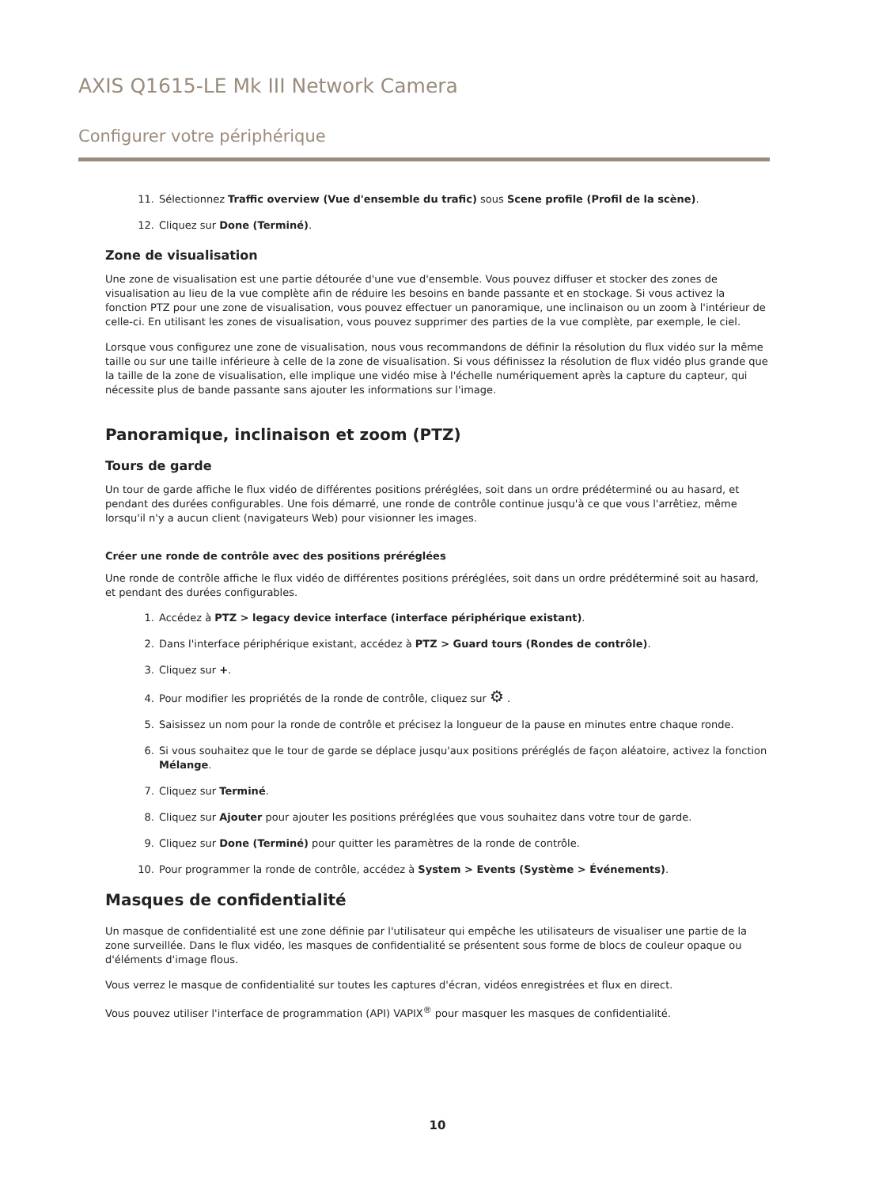AXIS Q1615-LE Mk III Network Camera
Configurer votre périphérique
11. Sélectionnez Traffic overview (Vue d'ensemble du trafic) sous Scene profile (Profil de la scène).
12. Cliquez sur Done (Terminé).
Zone de visualisation
Une zone de visualisation est une partie détourée d'une vue d'ensemble. Vous pouvez diffuser et stocker des zones de visualisation au lieu de la vue complète afin de réduire les besoins en bande passante et en stockage. Si vous activez la fonction PTZ pour une zone de visualisation, vous pouvez effectuer un panoramique, une inclinaison ou un zoom à l'intérieur de celle-ci. En utilisant les zones de visualisation, vous pouvez supprimer des parties de la vue complète, par exemple, le ciel.
Lorsque vous configurez une zone de visualisation, nous vous recommandons de définir la résolution du flux vidéo sur la même taille ou sur une taille inférieure à celle de la zone de visualisation. Si vous définissez la résolution de flux vidéo plus grande que la taille de la zone de visualisation, elle implique une vidéo mise à l'échelle numériquement après la capture du capteur, qui nécessite plus de bande passante sans ajouter les informations sur l'image.
Panoramique, inclinaison et zoom (PTZ)
Tours de garde
Un tour de garde affiche le flux vidéo de différentes positions préréglées, soit dans un ordre prédéterminé ou au hasard, et pendant des durées configurables. Une fois démarré, une ronde de contrôle continue jusqu'à ce que vous l'arrêtiez, même lorsqu'il n'y a aucun client (navigateurs Web) pour visionner les images.
Créer une ronde de contrôle avec des positions préréglées
Une ronde de contrôle affiche le flux vidéo de différentes positions préréglées, soit dans un ordre prédéterminé soit au hasard, et pendant des durées configurables.
1. Accédez à PTZ > legacy device interface (interface périphérique existant).
2. Dans l'interface périphérique existant, accédez à PTZ > Guard tours (Rondes de contrôle).
3. Cliquez sur +.
4. Pour modifier les propriétés de la ronde de contrôle, cliquez sur ⚙ .
5. Saisissez un nom pour la ronde de contrôle et précisez la longueur de la pause en minutes entre chaque ronde.
6. Si vous souhaitez que le tour de garde se déplace jusqu'aux positions préréglés de façon aléatoire, activez la fonction Mélange.
7. Cliquez sur Terminé.
8. Cliquez sur Ajouter pour ajouter les positions préréglées que vous souhaitez dans votre tour de garde.
9. Cliquez sur Done (Terminé) pour quitter les paramètres de la ronde de contrôle.
10. Pour programmer la ronde de contrôle, accédez à System > Events (Système > Événements).
Masques de confidentialité
Un masque de confidentialité est une zone définie par l'utilisateur qui empêche les utilisateurs de visualiser une partie de la zone surveillée. Dans le flux vidéo, les masques de confidentialité se présentent sous forme de blocs de couleur opaque ou d'éléments d'image flous.
Vous verrez le masque de confidentialité sur toutes les captures d'écran, vidéos enregistrées et flux en direct.
Vous pouvez utiliser l'interface de programmation (API) VAPIX<sup>®</sup> pour masquer les masques de confidentialité.
10